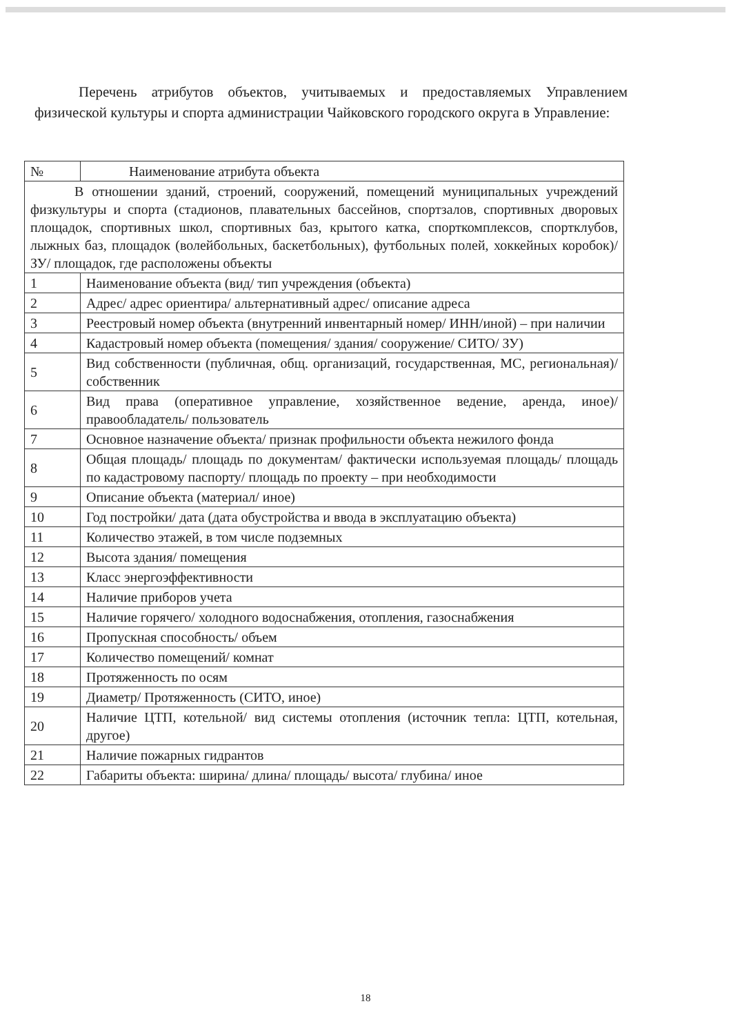Перечень атрибутов объектов, учитываемых и предоставляемых Управлением физической культуры и спорта администрации Чайковского городского округа в Управление:
| № | Наименование атрибута объекта |
| --- | --- |
| В отношении зданий, строений, сооружений, помещений муниципальных учреждений физкультуры и спорта (стадионов, плавательных бассейнов, спортзалов, спортивных дворовых площадок, спортивных школ, спортивных баз, крытого катка, спорткомплексов, спортклубов, лыжных баз, площадок (волейбольных, баскетбольных), футбольных полей, хоккейных коробок)/ ЗУ/ площадок, где расположены объекты | |
| 1 | Наименование объекта (вид/ тип учреждения (объекта) |
| 2 | Адрес/ адрес ориентира/ альтернативный адрес/ описание адреса |
| 3 | Реестровый номер объекта (внутренний инвентарный номер/ ИНН/иной) – при наличии |
| 4 | Кадастровый номер объекта (помещения/ здания/ сооружение/ СИТО/ ЗУ) |
| 5 | Вид собственности (публичная, общ. организаций, государственная, МС, региональная)/ собственник |
| 6 | Вид права (оперативное управление, хозяйственное ведение, аренда, иное)/ правообладатель/ пользователь |
| 7 | Основное назначение объекта/ признак профильности объекта нежилого фонда |
| 8 | Общая площадь/ площадь по документам/ фактически используемая площадь/ площадь по кадастровому паспорту/ площадь по проекту – при необходимости |
| 9 | Описание объекта (материал/ иное) |
| 10 | Год постройки/ дата (дата обустройства и ввода в эксплуатацию объекта) |
| 11 | Количество этажей, в том числе подземных |
| 12 | Высота здания/ помещения |
| 13 | Класс энергоэффективности |
| 14 | Наличие приборов учета |
| 15 | Наличие горячего/ холодного водоснабжения, отопления, газоснабжения |
| 16 | Пропускная способность/ объем |
| 17 | Количество помещений/ комнат |
| 18 | Протяженность по осям |
| 19 | Диаметр/ Протяженность (СИТО, иное) |
| 20 | Наличие ЦТП, котельной/ вид системы отопления (источник тепла: ЦТП, котельная, другое) |
| 21 | Наличие пожарных гидрантов |
| 22 | Габариты объекта: ширина/ длина/ площадь/ высота/ глубина/ иное |
18